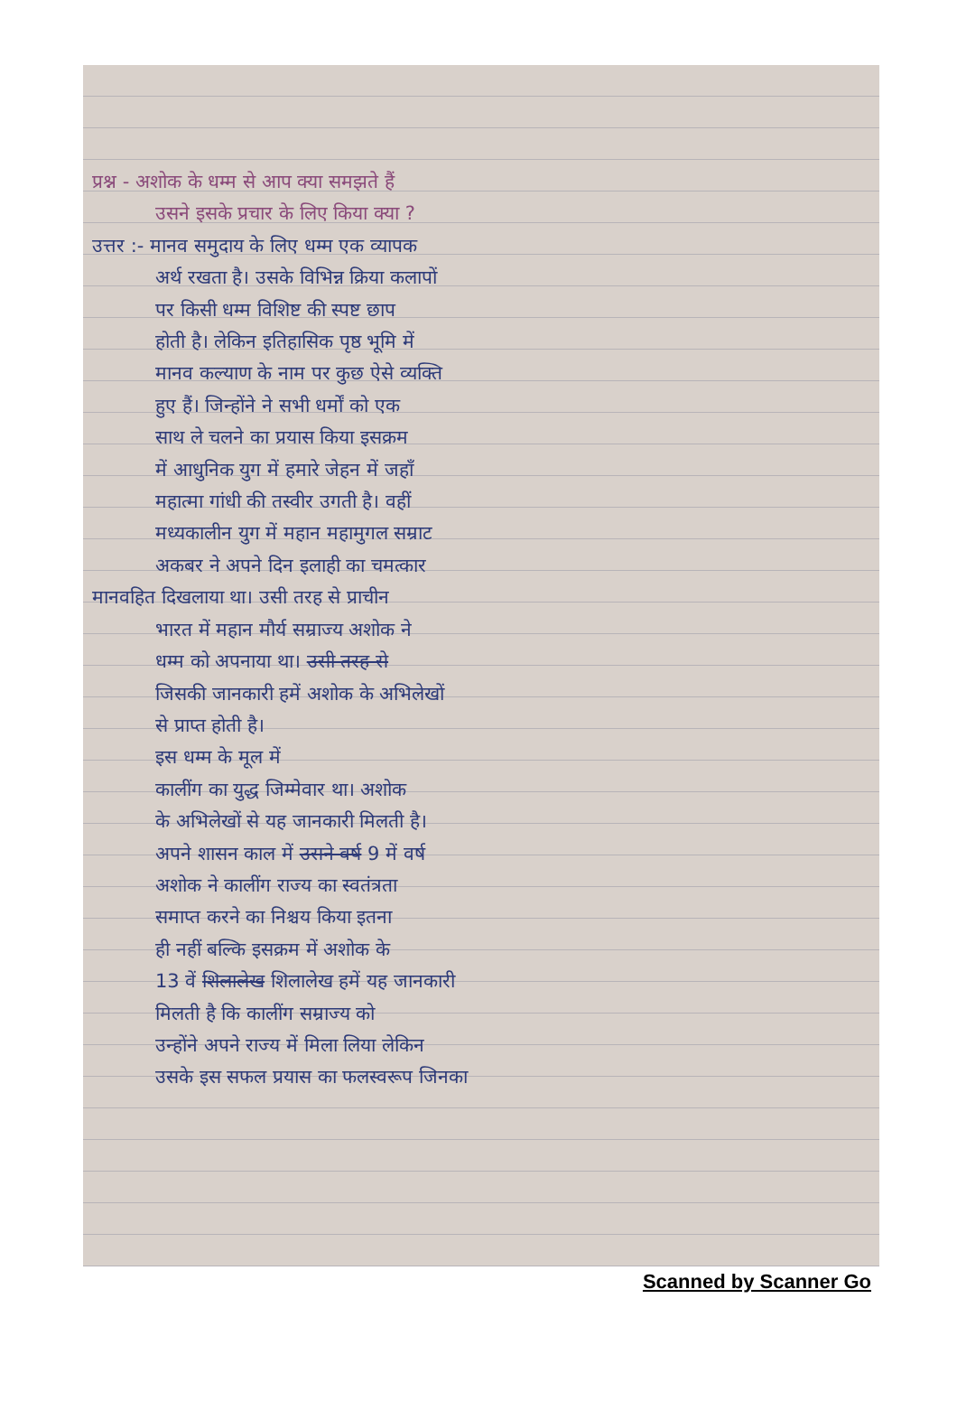प्रश्न - अशोक के धम्म से आप क्या समझते हैं
उसने इसके प्रचार के लिए किया क्या ?
उत्तर :- मानव समुदाय के लिए धम्म एक व्यापक
अर्थ रखता है। उसके विभिन्न क्रिया कलापों
पर किसी धम्म विशिष्ट की स्पष्ट छाप
होती है। लेकिन इतिहासिक पृष्ठ भूमि में
मानव कल्याण के नाम पर कुछ ऐसे व्यक्ति
हुए हैं। जिन्होंने ने सभी धर्मों को एक
साथ ले चलने का प्रयास किया इसक्रम
में आधुनिक युग में हमारे जेहन में जहाँ
महात्मा गांधी की तस्वीर उगती है। वहीं
मध्यकालीन युग में महान महामुगल सम्राट
अकबर ने अपने दिन इलाही का चमत्कार
मानवहित दिखलाया था। उसी तरह से प्राचीन
भारत में महान मौर्य सम्राज्य अशोक ने
धम्म को अपनाया था। उसी तरह से
जिसकी जानकारी हमें अशोक के अभिलेखों
से प्राप्त होती है।
इस धम्म के मूल में
कालींग का युद्ध जिम्मेवार था। अशोक
के अभिलेखों से यह जानकारी मिलती है।
अपने शासन काल में उसने वर्ष 9 में वर्ष
अशोक ने कालींग राज्य का स्वतंत्रता
समाप्त करने का निश्चय किया इतना
ही नहीं बल्कि इसक्रम में अशोक के
13 वें शिलालेख शिलालेख हमें यह जानकारी
मिलती है कि कालींग सम्राज्य को
उन्होंने अपने राज्य में मिला लिया लेकिन
उसके इस सफल प्रयास का फलस्वरूप जिनका
Scanned by Scanner Go